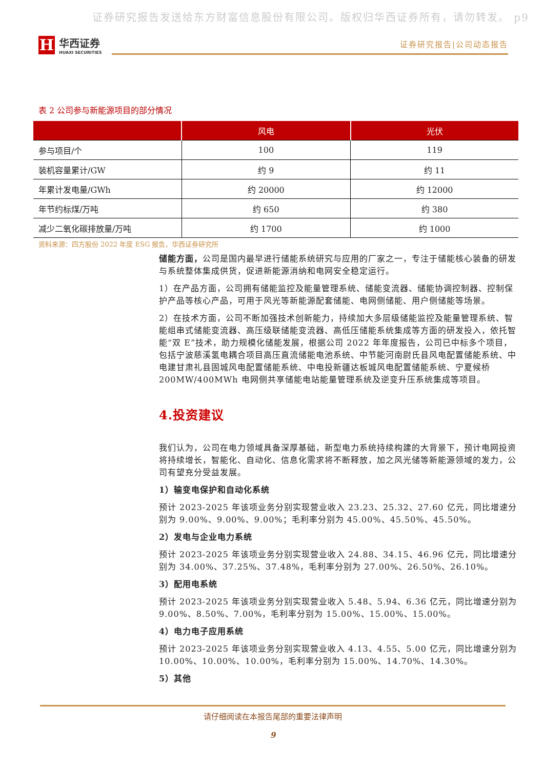证券研究报告发送给东方财富信息股份有限公司。版权归华西证券所有，请勿转发。 p9
H
华西证券
HUAXI SECURITIES
证券研究报告|公司动态报告
表 2 公司参与新能源项目的部分情况
| | 风电 | 光伏 |
| --- | --- | --- |
| 参与项目/个 | 100 | 119 |
| 装机容量累计/GW | 约 9 | 约 11 |
| 年累计发电量/GWh | 约 20000 | 约 12000 |
| 年节约标煤/万吨 | 约 650 | 约 380 |
| 减少二氧化碳排放量/万吨 | 约 1700 | 约 1000 |
资料来源：四方股份 2022 年度 ESG 报告，华西证券研究所
储能方面，公司是国内最早进行储能系统研究与应用的厂家之一，专注于储能核心装备的研发与系统整体集成供货，促进新能源消纳和电网安全稳定运行。
1）在产品方面，公司拥有储能监控及能量管理系统、储能变流器、储能协调控制器、控制保护产品等核心产品，可用于风光等新能源配套储能、电网侧储能、用户侧储能等场景。
2）在技术方面，公司不断加强技术创新能力，持续加大多层级储能监控及能量管理系统、智能组串式储能变流器、高压级联储能变流器、高低压储能系统集成等方面的研发投入，依托智能“双 E”技术，助力规模化储能发展，根据公司 2022 年年度报告，公司已中标多个项目，包括宁波慈溪氢电耦合项目高压直流储能电池系统、中节能河南尉氏县风电配置储能系统、中电建甘肃礼县固城风电配置储能系统、中电投新疆达板城风电配置储能系统、宁夏候桥 200MW/400MWh 电网侧共享储能电站能量管理系统及逆变升压系统集成等项目。
4.投资建议
我们认为，公司在电力领域具备深厚基础，新型电力系统持续构建的大背景下，预计电网投资将持续增长，智能化、自动化、信息化需求将不断释放，加之风光储等新能源领域的发力，公司有望充分受益发展。
1）输变电保护和自动化系统
预计 2023-2025 年该项业务分别实现营业收入 23.23、25.32、27.60 亿元，同比增速分别为 9.00%、9.00%、9.00%；毛利率分别为 45.00%、45.50%、45.50%。
2）发电与企业电力系统
预计 2023-2025 年该项业务分别实现营业收入 24.88、34.15、46.96 亿元，同比增速分别为 34.00%、37.25%、37.48%，毛利率分别为 27.00%、26.50%、26.10%。
3）配用电系统
预计 2023-2025 年该项业务分别实现营业收入 5.48、5.94、6.36 亿元，同比增速分别为 9.00%、8.50%、7.00%，毛利率分别为 15.00%、15.00%、15.00%。
4）电力电子应用系统
预计 2023-2025 年该项业务分别实现营业收入 4.13、4.55、5.00 亿元，同比增速分别为 10.00%、10.00%、10.00%，毛利率分别为 15.00%、14.70%、14.30%。
5）其他
请仔细阅读在本报告尾部的重要法律声明
9